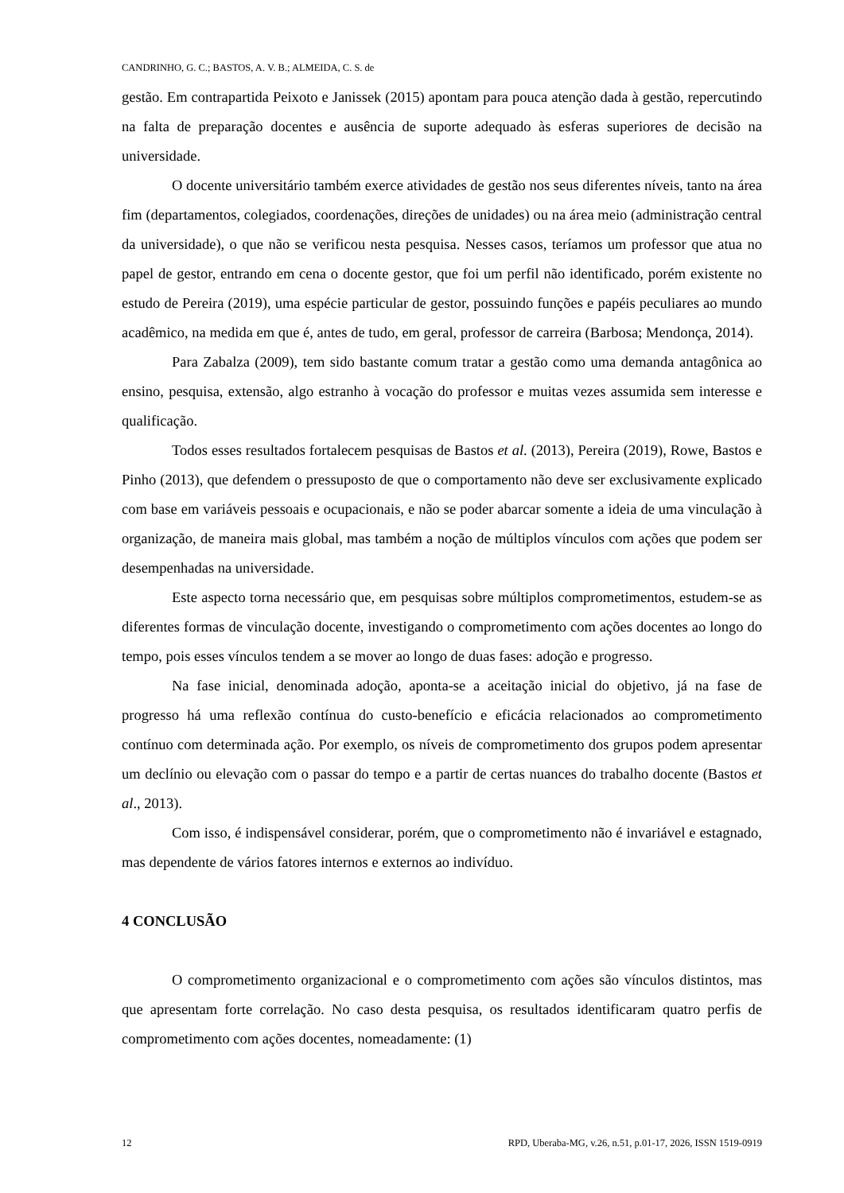CANDRINHO, G. C.; BASTOS, A. V. B.; ALMEIDA, C. S. de
gestão. Em contrapartida Peixoto e Janissek (2015) apontam para pouca atenção dada à gestão, repercutindo na falta de preparação docentes e ausência de suporte adequado às esferas superiores de decisão na universidade.
O docente universitário também exerce atividades de gestão nos seus diferentes níveis, tanto na área fim (departamentos, colegiados, coordenações, direções de unidades) ou na área meio (administração central da universidade), o que não se verificou nesta pesquisa. Nesses casos, teríamos um professor que atua no papel de gestor, entrando em cena o docente gestor, que foi um perfil não identificado, porém existente no estudo de Pereira (2019), uma espécie particular de gestor, possuindo funções e papéis peculiares ao mundo acadêmico, na medida em que é, antes de tudo, em geral, professor de carreira (Barbosa; Mendonça, 2014).
Para Zabalza (2009), tem sido bastante comum tratar a gestão como uma demanda antagônica ao ensino, pesquisa, extensão, algo estranho à vocação do professor e muitas vezes assumida sem interesse e qualificação.
Todos esses resultados fortalecem pesquisas de Bastos et al. (2013), Pereira (2019), Rowe, Bastos e Pinho (2013), que defendem o pressuposto de que o comportamento não deve ser exclusivamente explicado com base em variáveis pessoais e ocupacionais, e não se poder abarcar somente a ideia de uma vinculação à organização, de maneira mais global, mas também a noção de múltiplos vínculos com ações que podem ser desempenhadas na universidade.
Este aspecto torna necessário que, em pesquisas sobre múltiplos comprometimentos, estudem-se as diferentes formas de vinculação docente, investigando o comprometimento com ações docentes ao longo do tempo, pois esses vínculos tendem a se mover ao longo de duas fases: adoção e progresso.
Na fase inicial, denominada adoção, aponta-se a aceitação inicial do objetivo, já na fase de progresso há uma reflexão contínua do custo-benefício e eficácia relacionados ao comprometimento contínuo com determinada ação. Por exemplo, os níveis de comprometimento dos grupos podem apresentar um declínio ou elevação com o passar do tempo e a partir de certas nuances do trabalho docente (Bastos et al., 2013).
Com isso, é indispensável considerar, porém, que o comprometimento não é invariável e estagnado, mas dependente de vários fatores internos e externos ao indivíduo.
4 CONCLUSÃO
O comprometimento organizacional e o comprometimento com ações são vínculos distintos, mas que apresentam forte correlação. No caso desta pesquisa, os resultados identificaram quatro perfis de comprometimento com ações docentes, nomeadamente: (1)
12 RPD, Uberaba-MG, v.26, n.51, p.01-17, 2026, ISSN 1519-0919